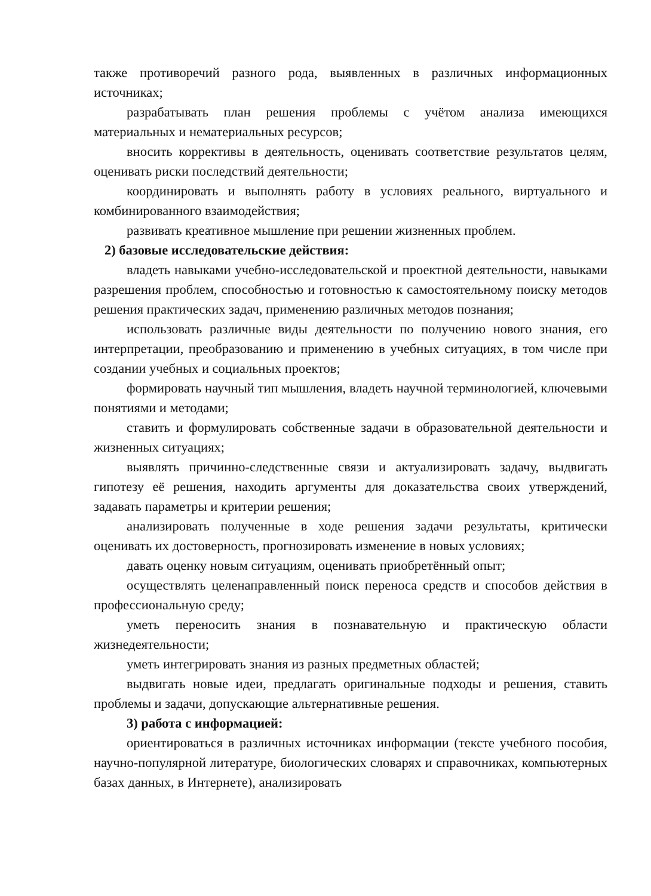также противоречий разного рода, выявленных в различных информационных источниках;
разрабатывать план решения проблемы с учётом анализа имеющихся материальных и нематериальных ресурсов;
вносить коррективы в деятельность, оценивать соответствие результатов целям, оценивать риски последствий деятельности;
координировать и выполнять работу в условиях реального, виртуального и комбинированного взаимодействия;
развивать креативное мышление при решении жизненных проблем.
2) базовые исследовательские действия:
владеть навыками учебно-исследовательской и проектной деятельности, навыками разрешения проблем, способностью и готовностью к самостоятельному поиску методов решения практических задач, применению различных методов познания;
использовать различные виды деятельности по получению нового знания, его интерпретации, преобразованию и применению в учебных ситуациях, в том числе при создании учебных и социальных проектов;
формировать научный тип мышления, владеть научной терминологией, ключевыми понятиями и методами;
ставить и формулировать собственные задачи в образовательной деятельности и жизненных ситуациях;
выявлять причинно-следственные связи и актуализировать задачу, выдвигать гипотезу её решения, находить аргументы для доказательства своих утверждений, задавать параметры и критерии решения;
анализировать полученные в ходе решения задачи результаты, критически оценивать их достоверность, прогнозировать изменение в новых условиях;
давать оценку новым ситуациям, оценивать приобретённый опыт;
осуществлять целенаправленный поиск переноса средств и способов действия в профессиональную среду;
уметь переносить знания в познавательную и практическую области жизнедеятельности;
уметь интегрировать знания из разных предметных областей;
выдвигать новые идеи, предлагать оригинальные подходы и решения, ставить проблемы и задачи, допускающие альтернативные решения.
3) работа с информацией:
ориентироваться в различных источниках информации (тексте учебного пособия, научно-популярной литературе, биологических словарях и справочниках, компьютерных базах данных, в Интернете), анализировать